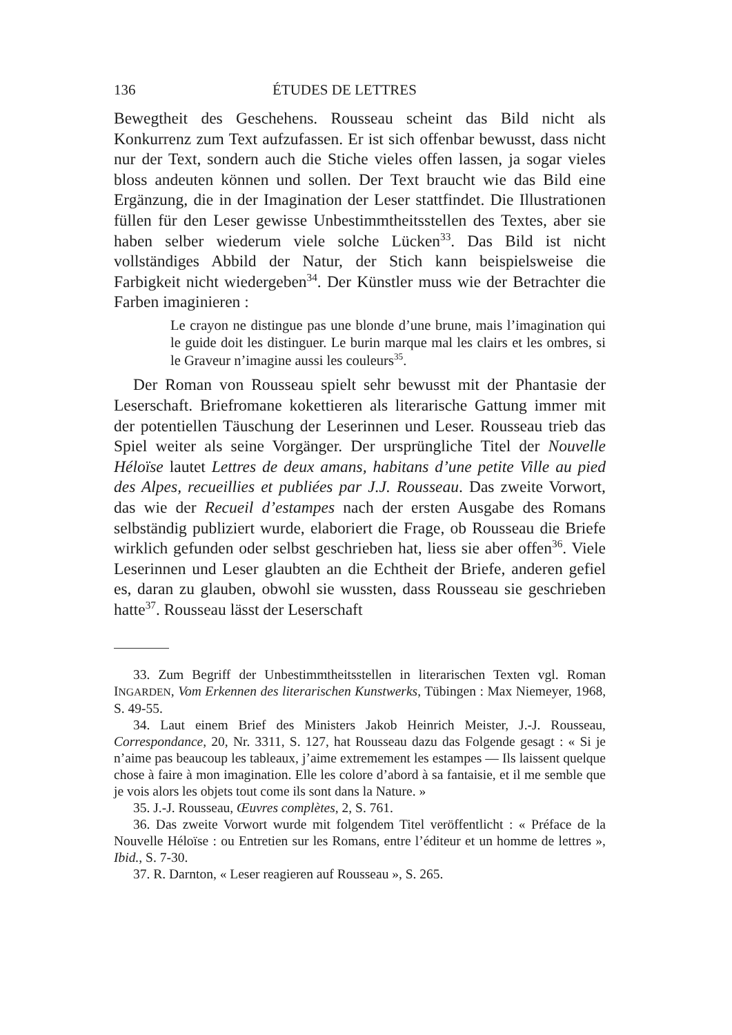136 ÉTUDES DE LETTRES
Bewegtheit des Geschehens. Rousseau scheint das Bild nicht als Konkurrenz zum Text aufzufassen. Er ist sich offenbar bewusst, dass nicht nur der Text, sondern auch die Stiche vieles offen lassen, ja sogar vieles bloss andeuten können und sollen. Der Text braucht wie das Bild eine Ergänzung, die in der Imagination der Leser stattfindet. Die Illustrationen füllen für den Leser gewisse Unbestimmtheitsstellen des Textes, aber sie haben selber wiederum viele solche Lücken<sup>33</sup>. Das Bild ist nicht vollständiges Abbild der Natur, der Stich kann beispielsweise die Farbigkeit nicht wiedergeben<sup>34</sup>. Der Künstler muss wie der Betrachter die Farben imaginieren :
Le crayon ne distingue pas une blonde d’une brune, mais l’imagination qui le guide doit les distinguer. Le burin marque mal les clairs et les ombres, si le Graveur n’imagine aussi les couleurs<sup>35</sup>.
Der Roman von Rousseau spielt sehr bewusst mit der Phantasie der Leserschaft. Briefromane kokettieren als literarische Gattung immer mit der potentiellen Täuschung der Leserinnen und Leser. Rousseau trieb das Spiel weiter als seine Vorgänger. Der ursprüngliche Titel der Nouvelle Héloïse lautet Lettres de deux amans, habitans d’une petite Ville au pied des Alpes, recueillies et publiées par J.J. Rousseau. Das zweite Vorwort, das wie der Recueil d’estampes nach der ersten Ausgabe des Romans selbständig publiziert wurde, elaboriert die Frage, ob Rousseau die Briefe wirklich gefunden oder selbst geschrieben hat, liess sie aber offen<sup>36</sup>. Viele Leserinnen und Leser glaubten an die Echtheit der Briefe, anderen gefiel es, daran zu glauben, obwohl sie wussten, dass Rousseau sie geschrieben hatte<sup>37</sup>. Rousseau lässt der Leserschaft
33. Zum Begriff der Unbestimmtheitsstellen in literarischen Texten vgl. Roman INGARDEN, Vom Erkennen des literarischen Kunstwerks, Tübingen : Max Niemeyer, 1968, S. 49-55.
34. Laut einem Brief des Ministers Jakob Heinrich Meister, J.-J. Rousseau, Correspondance, 20, Nr. 3311, S. 127, hat Rousseau dazu das Folgende gesagt : « Si je n’aime pas beaucoup les tableaux, j’aime extremement les estampes — Ils laissent quelque chose à faire à mon imagination. Elle les colore d’abord à sa fantaisie, et il me semble que je vois alors les objets tout come ils sont dans la Nature. »
35. J.-J. Rousseau, Œuvres complètes, 2, S. 761.
36. Das zweite Vorwort wurde mit folgendem Titel veröffentlicht : « Préface de la Nouvelle Héloïse : ou Entretien sur les Romans, entre l’éditeur et un homme de lettres », Ibid., S. 7-30.
37. R. Darnton, « Leser reagieren auf Rousseau », S. 265.